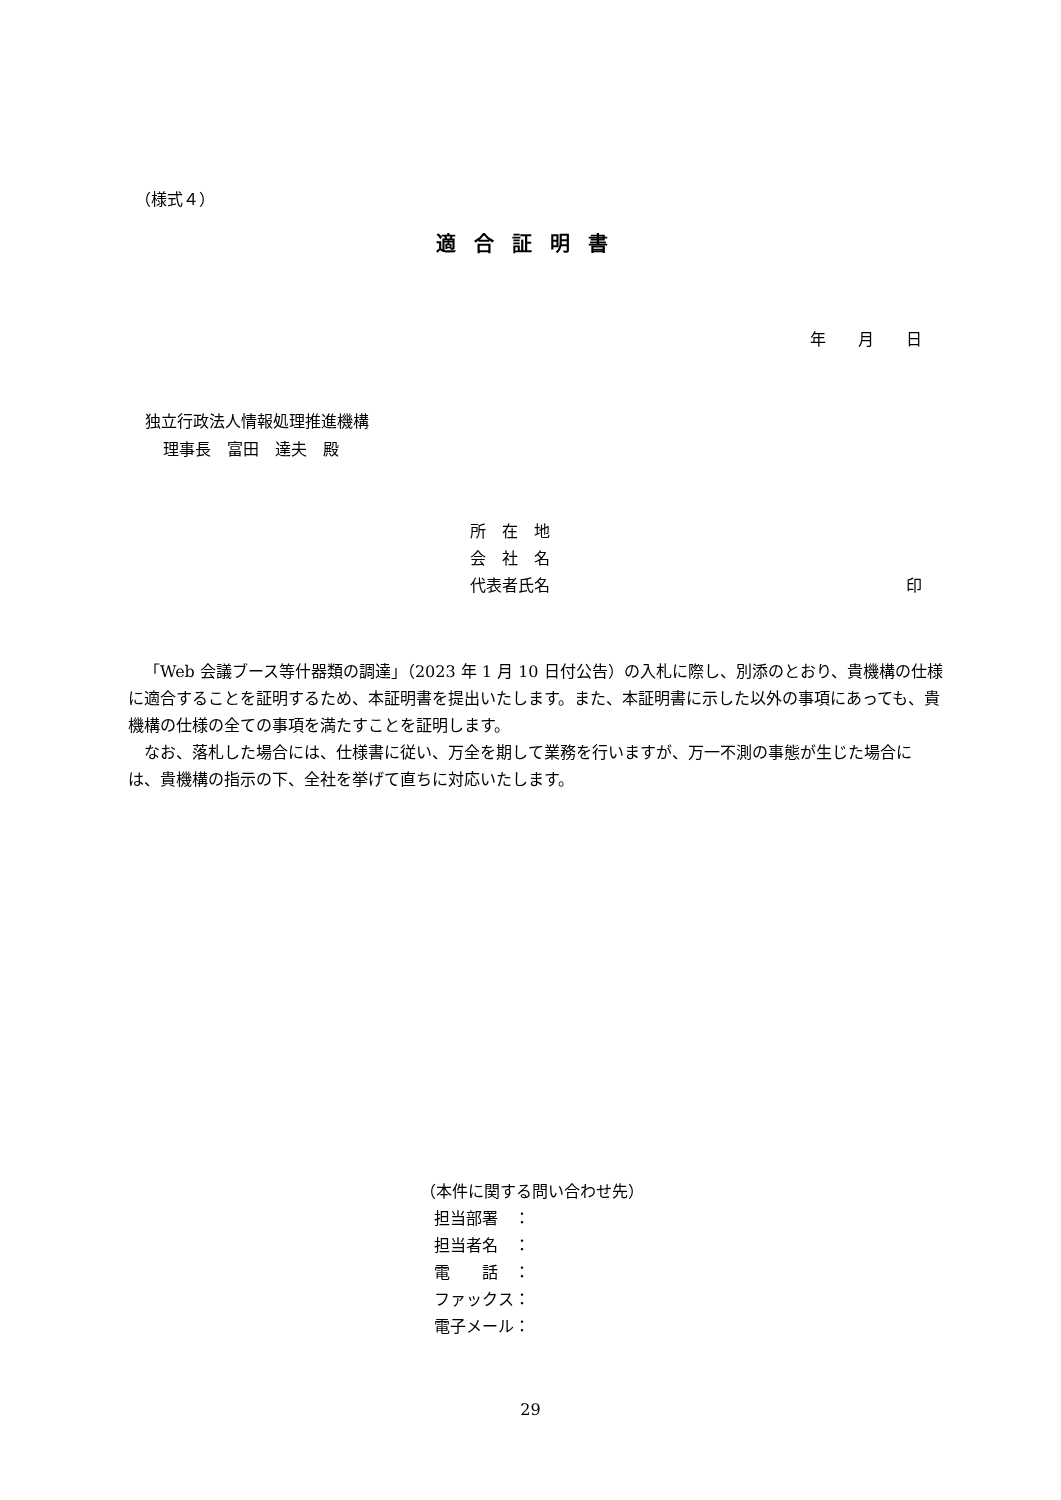（様式４）
適合証明書
年　　月　　日
独立行政法人情報処理推進機構
理事長　富田　達夫　殿
所　在　地
会　社　名
代表者氏名 印
「Web 会議ブース等什器類の調達」（2023 年 1 月 10 日付公告）の入札に際し、別添のとおり、貴機構の仕様に適合することを証明するため、本証明書を提出いたします。また、本証明書に示した以外の事項にあっても、貴機構の仕様の全ての事項を満たすことを証明します。
なお、落札した場合には、仕様書に従い、万全を期して業務を行いますが、万一不測の事態が生じた場合には、貴機構の指示の下、全社を挙げて直ちに対応いたします。
（本件に関する問い合わせ先）
担当部署　：
担当者名　：
電　　話　：
ファックス：
電子メール：
29